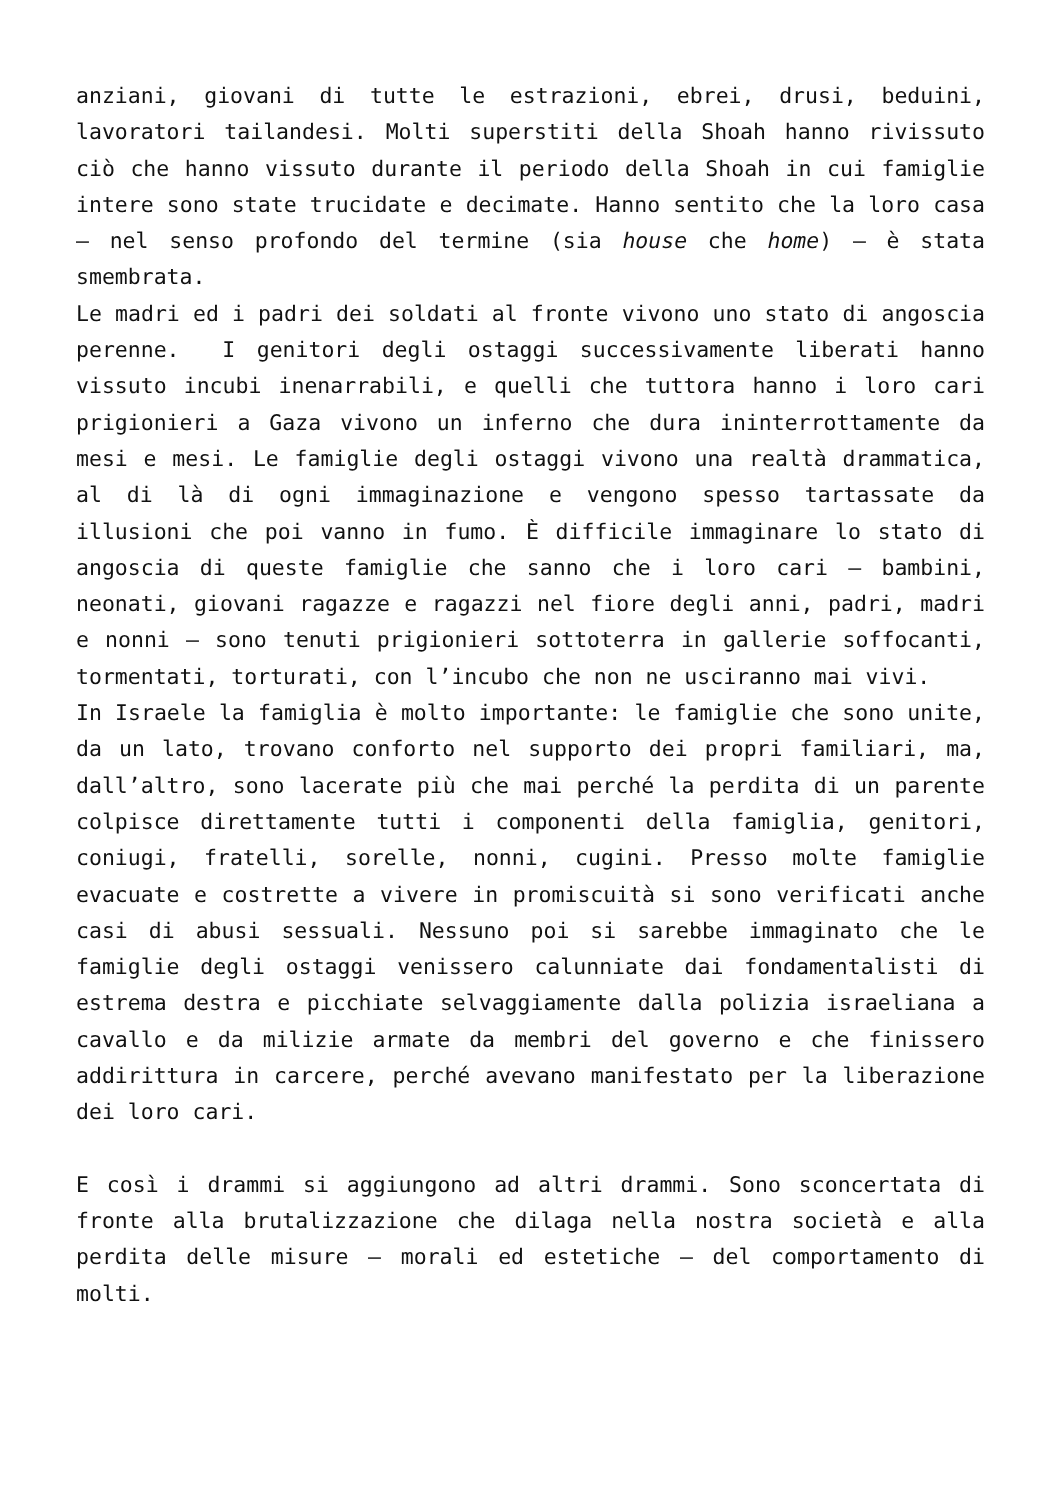anziani, giovani di tutte le estrazioni, ebrei, drusi, beduini, lavoratori tailandesi. Molti superstiti della Shoah hanno rivissuto ciò che hanno vissuto durante il periodo della Shoah in cui famiglie intere sono state trucidate e decimate. Hanno sentito che la loro casa – nel senso profondo del termine (sia house che home) – è stata smembrata.
Le madri ed i padri dei soldati al fronte vivono uno stato di angoscia perenne. I genitori degli ostaggi successivamente liberati hanno vissuto incubi inenarrabili, e quelli che tuttora hanno i loro cari prigionieri a Gaza vivono un inferno che dura ininterrottamente da mesi e mesi. Le famiglie degli ostaggi vivono una realtà drammatica, al di là di ogni immaginazione e vengono spesso tartassate da illusioni che poi vanno in fumo. È difficile immaginare lo stato di angoscia di queste famiglie che sanno che i loro cari – bambini, neonati, giovani ragazze e ragazzi nel fiore degli anni, padri, madri e nonni – sono tenuti prigionieri sottoterra in gallerie soffocanti, tormentati, torturati, con l’incubo che non ne usciranno mai vivi.
In Israele la famiglia è molto importante: le famiglie che sono unite, da un lato, trovano conforto nel supporto dei propri familiari, ma, dall’altro, sono lacerate più che mai perché la perdita di un parente colpisce direttamente tutti i componenti della famiglia, genitori, coniugi, fratelli, sorelle, nonni, cugini. Presso molte famiglie evacuate e costrette a vivere in promiscuità si sono verificati anche casi di abusi sessuali. Nessuno poi si sarebbe immaginato che le famiglie degli ostaggi venissero calunniate dai fondamentalisti di estrema destra e picchiate selvaggiamente dalla polizia israeliana a cavallo e da milizie armate da membri del governo e che finissero addirittura in carcere, perché avevano manifestato per la liberazione dei loro cari.
E così i drammi si aggiungono ad altri drammi. Sono sconcertata di fronte alla brutalizzazione che dilaga nella nostra società e alla perdita delle misure – morali ed estetiche – del comportamento di molti.